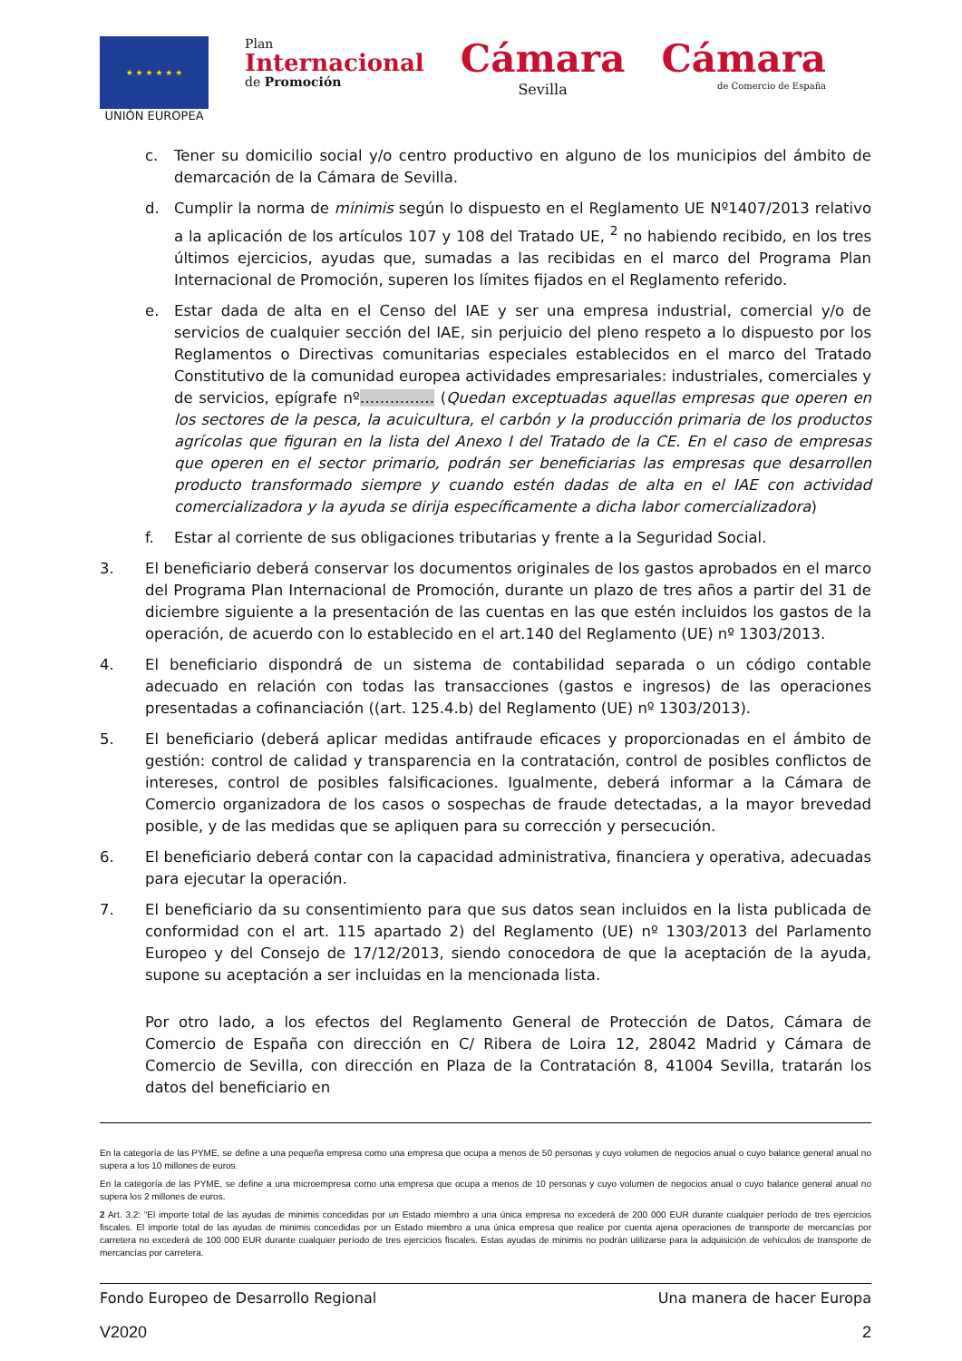★ ★ ★ ★ ★ ★
UNIÓN EUROPEA
Plan
Internacional
de Promoción
Cámara
Sevilla
Cámara
de Comercio de España
c. Tener su domicilio social y/o centro productivo en alguno de los municipios del ámbito de demarcación de la Cámara de Sevilla.
d. Cumplir la norma de minimis según lo dispuesto en el Reglamento UE Nº1407/2013 relativo a la aplicación de los artículos 107 y 108 del Tratado UE, <sup>2</sup> no habiendo recibido, en los tres últimos ejercicios, ayudas que, sumadas a las recibidas en el marco del Programa Plan Internacional de Promoción, superen los límites fijados en el Reglamento referido.
e. Estar dada de alta en el Censo del IAE y ser una empresa industrial, comercial y/o de servicios de cualquier sección del IAE, sin perjuicio del pleno respeto a lo dispuesto por los Reglamentos o Directivas comunitarias especiales establecidos en el marco del Tratado Constitutivo de la comunidad europea actividades empresariales: industriales, comerciales y de servicios, epígrafe nº…………… (Quedan exceptuadas aquellas empresas que operen en los sectores de la pesca, la acuicultura, el carbón y la producción primaria de los productos agrícolas que figuran en la lista del Anexo I del Tratado de la CE. En el caso de empresas que operen en el sector primario, podrán ser beneficiarias las empresas que desarrollen producto transformado siempre y cuando estén dadas de alta en el IAE con actividad comercializadora y la ayuda se dirija específicamente a dicha labor comercializadora)
f. Estar al corriente de sus obligaciones tributarias y frente a la Seguridad Social.
3. El beneficiario deberá conservar los documentos originales de los gastos aprobados en el marco del Programa Plan Internacional de Promoción, durante un plazo de tres años a partir del 31 de diciembre siguiente a la presentación de las cuentas en las que estén incluidos los gastos de la operación, de acuerdo con lo establecido en el art.140 del Reglamento (UE) nº 1303/2013.
4. El beneficiario dispondrá de un sistema de contabilidad separada o un código contable adecuado en relación con todas las transacciones (gastos e ingresos) de las operaciones presentadas a cofinanciación ((art. 125.4.b) del Reglamento (UE) nº 1303/2013).
5. El beneficiario (deberá aplicar medidas antifraude eficaces y proporcionadas en el ámbito de gestión: control de calidad y transparencia en la contratación, control de posibles conflictos de intereses, control de posibles falsificaciones. Igualmente, deberá informar a la Cámara de Comercio organizadora de los casos o sospechas de fraude detectadas, a la mayor brevedad posible, y de las medidas que se apliquen para su corrección y persecución.
6. El beneficiario deberá contar con la capacidad administrativa, financiera y operativa, adecuadas para ejecutar la operación.
7. El beneficiario da su consentimiento para que sus datos sean incluidos en la lista publicada de conformidad con el art. 115 apartado 2) del Reglamento (UE) nº 1303/2013 del Parlamento Europeo y del Consejo de 17/12/2013, siendo conocedora de que la aceptación de la ayuda, supone su aceptación a ser incluidas en la mencionada lista.
Por otro lado, a los efectos del Reglamento General de Protección de Datos, Cámara de Comercio de España con dirección en C/ Ribera de Loira 12, 28042 Madrid y Cámara de Comercio de Sevilla, con dirección en Plaza de la Contratación 8, 41004 Sevilla, tratarán los datos del beneficiario en
En la categoría de las PYME, se define a una pequeña empresa como una empresa que ocupa a menos de 50 personas y cuyo volumen de negocios anual o cuyo balance general anual no supera a los 10 millones de euros.
En la categoría de las PYME, se define a una microempresa como una empresa que ocupa a menos de 10 personas y cuyo volumen de negocios anual o cuyo balance general anual no supera los 2 millones de euros.
2 Art. 3.2: “El importe total de las ayudas de minimis concedidas por un Estado miembro a una única empresa no excederá de 200 000 EUR durante cualquier período de tres ejercicios fiscales. El importe total de las ayudas de minimis concedidas por un Estado miembro a una única empresa que realice por cuenta ajena operaciones de transporte de mercancías por carretera no excederá de 100 000 EUR durante cualquier período de tres ejercicios fiscales. Estas ayudas de minimis no podrán utilizarse para la adquisición de vehículos de transporte de mercancías por carretera.
Fondo Europeo de Desarrollo Regional Una manera de hacer Europa
V2020 2